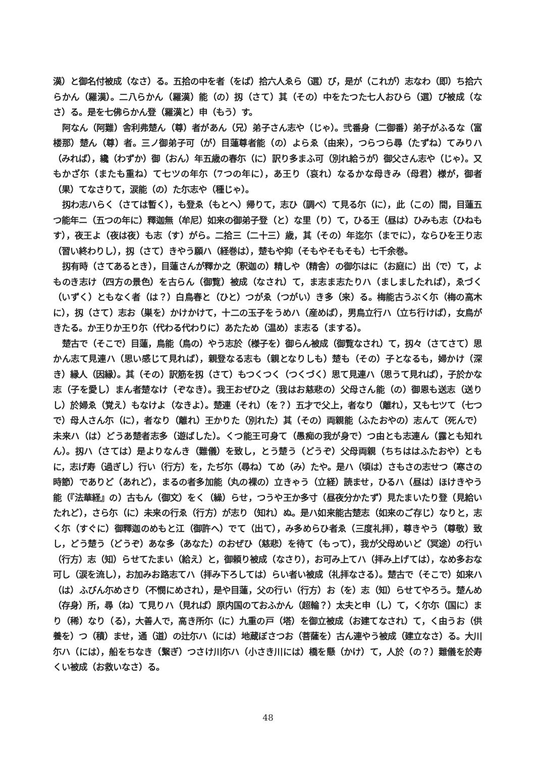漢）と御名付被成（なさ）る。五拾の中を者（をば）拾六人ゑら（選）び，是が（これが）志なわ（即）ち拾六らかん（羅漢）。二八らかん（羅漢）能（の）扨（さて）其（その）中をたつた七人おひら（選）び被成（なさ）る。是を七佛らかん登（羅漢と）申（もう）す。
阿なん（阿難）舎利弗楚ん（尊）者があん（兄）弟子さん志や（じゃ）。弐番身（二御番）弟子がふるな（富楼那）楚ん（尊）者。三ノ御弟子可（が）目蓮尊者能（の）よらゑ（由来），つらつら尋（たずね）てみりハ（みれば），纔（わずか）御（おん）年五歳の春尓（に）訳り多まふ可（別れ給うが）御父さん志や（じゃ）。又もかざ尓（またも重ね）て七ツの年尓（7つの年に），あ王り（哀れ）なるかな母きみ（母君）様が，御者（果）てなさりて，涙能（の）た尓志や（種じゃ）。
扨わ志ハらく（さては暫く），も登ゑ（もとへ）帰りて，志ひ（調べ）て見る尓（に），此（この）間，目蓮五つ能年ニ（五つの年に）釋迦無（牟尼）如来の御弟子登（と）な里（り）て，ひる王（昼は）ひみも志（ひねもす），夜王よ（夜は夜）も志（す）がら。二拾三（二十三）歳，其（その）年迄尓（までに），ならひを王り志（習い終わりし），扨（さて）きやう願ハ（経巻は），楚もや抑（そもやそもそも）七千余巻。
扨有時（さてあるとき），目蓮さんが釋か之（釈迦の）精しや（精舎）の御尓はに（お庭に）出（で）て，よものき志け（四方の景色）を古らん（御覧）被成（なされ）て，ま志ま志たりハ（ましましたれば），ゑづく（いずく）ともなく者（は？）白鳥春と（ひと）つがゑ（つがい）き多（来）る。梅能古うぶく尓（梅の高木に），扨（さて）志お（巣を）かけかけて，十二の玉子をうめハ（産めば），男鳥立行ハ（立ち行けば），女鳥がきたる。か王りか王り尓（代わる代わりに）あたため（温め）ま志る（まする）。
楚古で（そこで）目蓮，鳥能（鳥の）やう志於（様子を）御らん被成（御覧なされ）て，扨々（さてさて）思かん志て見連ハ（思い感じて見れば），親登なる志も（親となりしも）楚も（その）子となるも，婦かけ（深き）縁人（因縁）。其（その）訳筋を扨（さて）もつくつく（つくづく）思て見連ハ（思うて見れば），子於かな志（子を愛し）まん者楚なけ（ぞなき）。我王おぜひ之（我はお慈悲の）父母さん能（の）御恩も送志（送りし）於婦ゑ（覚え）もなけよ（なきよ）。楚連（それ）（を？）五才で父上，者なり（離れ），又も七ツて（七つで）母人さん尓（に），者なり（離れ）王かりた（別れた）其（その）両親能（ふたおやの）志んて（死んで）未来ハ（は）どうあ楚者志多（遊ばした）。くつ能王可身て（愚痴の我が身で）つ由とも志連ん（露とも知れん）。扨ハ（さては）是よりなんき（難儀）を致し，とう楚う（どうぞ）父母両親（ちちははふたおや）ともに，志げ寿（過ぎし）行い（行方）を，たぢ尓（尋ね）てめ（み）たや。是ハ（頃は）さもさの志せつ（寒さの時節）でありど（あれど），まるの者多加能（丸の裸の）立きゃう（立経）読ませ，ひるハ（昼は）ほけきやう能（『法華経』の）古もん（御文）をく（繰）らせ，つうや王か多寸（昼夜分かたず）見たまいたり登（見給いたれど），さら尓（に）未来の行ゑ（行方）が志り（知れ）ぬ。是ハ如来能古楚志（如来のご存じ）なりと，志く尓（すぐに）御釋迦のめもと江（御許へ）でて（出て），み多めらひ者ゑ（三度礼拝），尊きやう（尊敬）致し，どう楚う（どうぞ）あな多（あなた）のおぜひ（慈悲）を待て（もって），我が父母めいど（冥途）の行い（行方）志（知）らせてたまい（給え）と，御頼り被成（なさり），お可み上てハ（拝み上げては），なめ多おな可し（涙を流し），お加みお路志てハ（拝み下ろしては）らい者い被成（礼拝なさる）。楚古で（そこで）如来ハ（は）ふびん尓めさり（不憫にめされ），是や目蓮，父の行い（行方）お（を）志（知）らせてやろう。楚んめ（存身）所，尋（ね）て見りハ（見れば）原内国のておふかん（超輪？）太夫と申（し）て，く尓尓（国に）まり（稀）なり（る），大善人で，高き所尓（に）九重の戸（塔）を御立被成（お建てなされ）て，く由うお（供養を）つ（積）ませ，通（道）の辻尓ハ（には）地蔵ぼさつお（菩薩を）古ん連やう被成（建立なさ）る。大川尓ハ（には），船をちなき（繋ぎ）つさけ川尓ハ（小さき川には）橋を懸（かけ）て，人於（の？）難儀を於寿くい被成（お救いなさ）る。
48